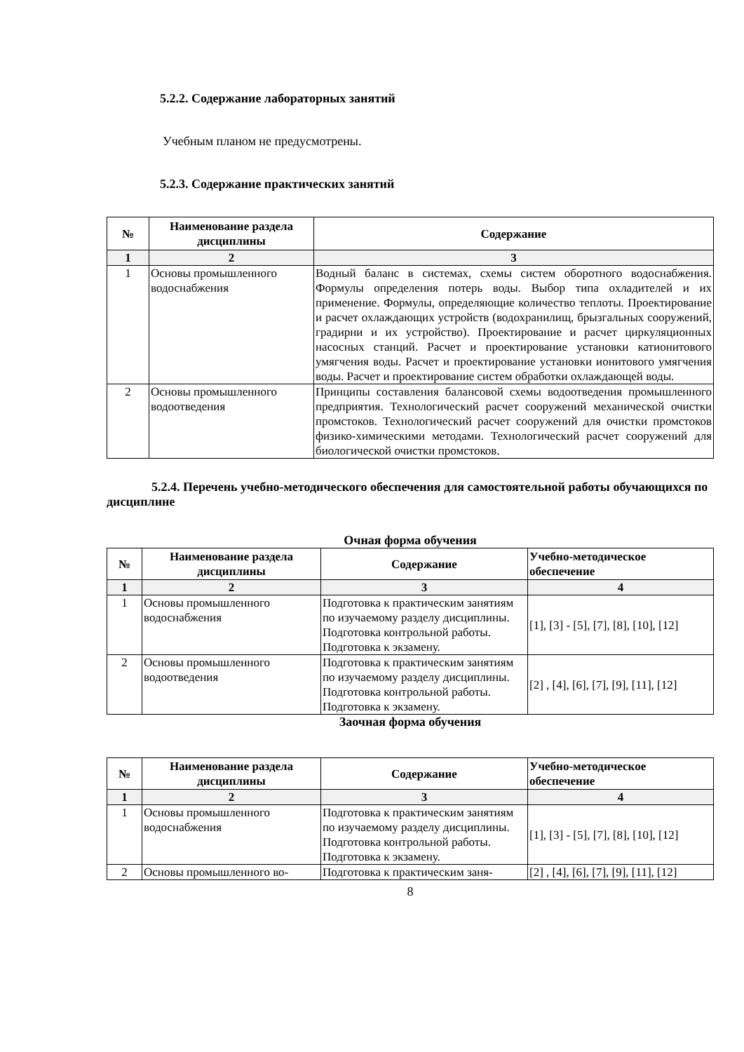5.2.2. Содержание лабораторных занятий
Учебным планом не предусмотрены.
5.2.3. Содержание практических занятий
| № | Наименование раздела дисциплины | Содержание |
| --- | --- | --- |
| 1 | 2 | 3 |
| 1 | Основы промышленного водоснабжения | Водный баланс в системах, схемы систем оборотного водоснабжения. Формулы определения потерь воды. Выбор типа охладителей и их применение. Формулы, определяющие количество теплоты. Проектирование и расчет охлаждающих устройств (водохранилищ, брызгальных сооружений, градирни и их устройство). Проектирование и расчет циркуляционных насосных станций. Расчет и проектирование установки катионитового умягчения воды. Расчет и проектирование установки ионитового умягчения воды. Расчет и проектирование систем обработки охлаждающей воды. |
| 2 | Основы промышленного водоотведения | Принципы составления балансовой схемы водоотведения промышленного предприятия. Технологический расчет сооружений механической очистки промстоков. Технологический расчет сооружений для очистки промстоков физико-химическими методами. Технологический расчет сооружений для биологической очистки промстоков. |
5.2.4. Перечень учебно-методического обеспечения для самостоятельной работы обучающихся по дисциплине
Очная форма обучения
| № | Наименование раздела дисциплины | Содержание | Учебно-методическое обеспечение |
| --- | --- | --- | --- |
| 1 | 2 | 3 | 4 |
| 1 | Основы промышленного водоснабжения | Подготовка к практическим занятиям по изучаемому разделу дисциплины. Подготовка контрольной работы. Подготовка к экзамену. | [1], [3] - [5], [7], [8], [10], [12] |
| 2 | Основы промышленного водоотведения | Подготовка к практическим занятиям по изучаемому разделу дисциплины. Подготовка контрольной работы. Подготовка к экзамену. | [2] , [4], [6], [7], [9], [11], [12] |
Заочная форма обучения
| № | Наименование раздела дисциплины | Содержание | Учебно-методическое обеспечение |
| --- | --- | --- | --- |
| 1 | 2 | 3 | 4 |
| 1 | Основы промышленного водоснабжения | Подготовка к практическим занятиям по изучаемому разделу дисциплины. Подготовка контрольной работы. Подготовка к экзамену. | [1], [3] - [5], [7], [8], [10], [12] |
| 2 | Основы промышленного во- | Подготовка к практическим заня- | [2] , [4], [6], [7], [9], [11], [12] |
8